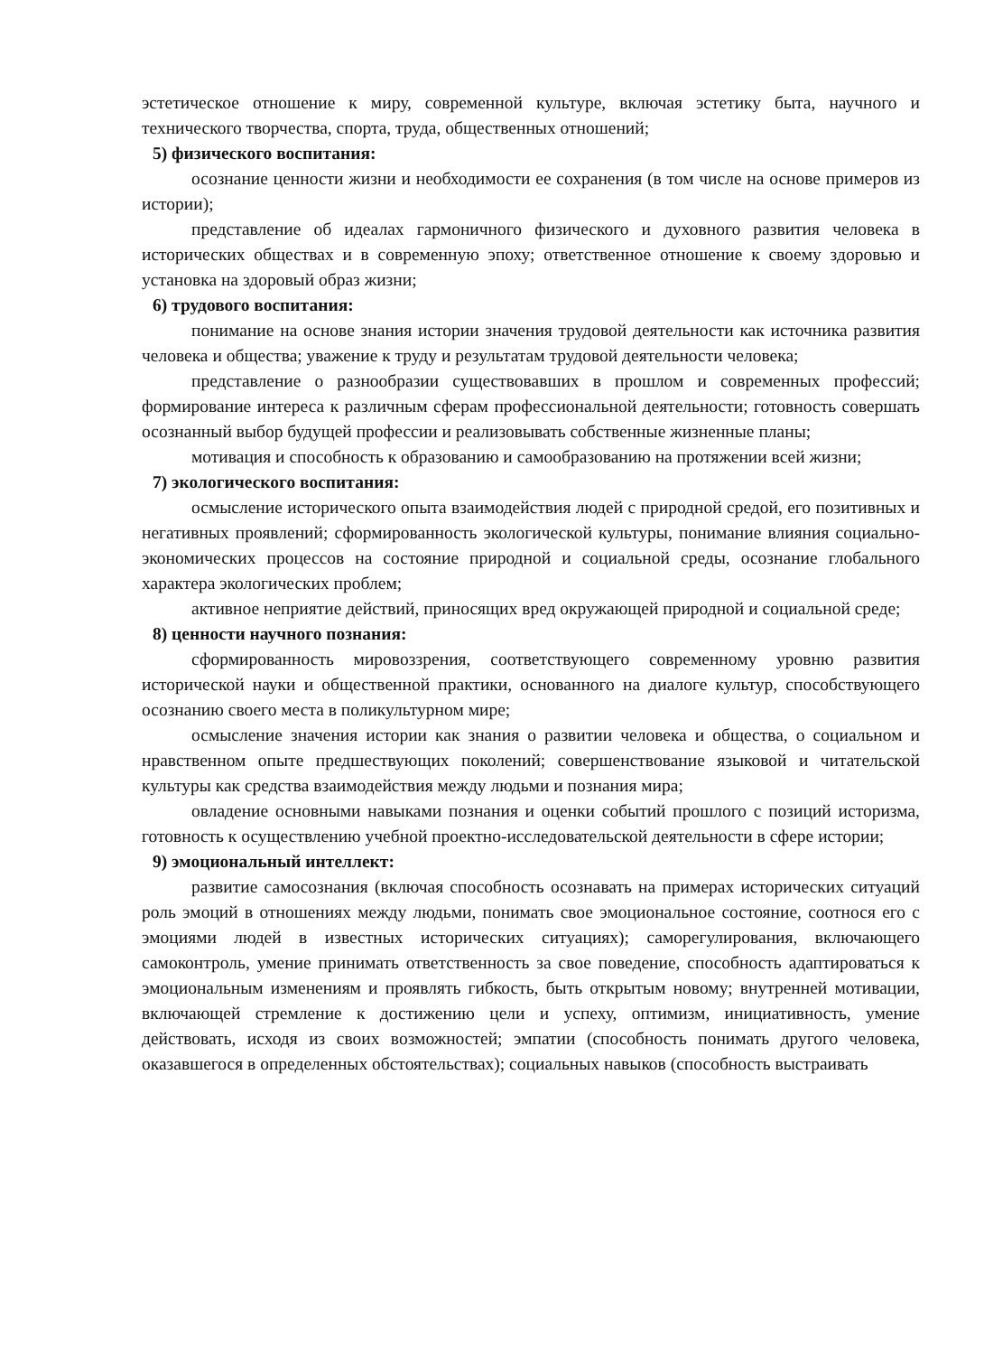эстетическое отношение к миру, современной культуре, включая эстетику быта, научного и технического творчества, спорта, труда, общественных отношений;
5) физического воспитания:
осознание ценности жизни и необходимости ее сохранения (в том числе на основе примеров из истории);
представление об идеалах гармоничного физического и духовного развития человека в исторических обществах и в современную эпоху; ответственное отношение к своему здоровью и установка на здоровый образ жизни;
6) трудового воспитания:
понимание на основе знания истории значения трудовой деятельности как источника развития человека и общества; уважение к труду и результатам трудовой деятельности человека;
представление о разнообразии существовавших в прошлом и современных профессий; формирование интереса к различным сферам профессиональной деятельности; готовность совершать осознанный выбор будущей профессии и реализовывать собственные жизненные планы;
мотивация и способность к образованию и самообразованию на протяжении всей жизни;
7) экологического воспитания:
осмысление исторического опыта взаимодействия людей с природной средой, его позитивных и негативных проявлений; сформированность экологической культуры, понимание влияния социально-экономических процессов на состояние природной и социальной среды, осознание глобального характера экологических проблем;
активное неприятие действий, приносящих вред окружающей природной и социальной среде;
8) ценности научного познания:
сформированность мировоззрения, соответствующего современному уровню развития исторической науки и общественной практики, основанного на диалоге культур, способствующего осознанию своего места в поликультурном мире;
осмысление значения истории как знания о развитии человека и общества, о социальном и нравственном опыте предшествующих поколений; совершенствование языковой и читательской культуры как средства взаимодействия между людьми и познания мира;
овладение основными навыками познания и оценки событий прошлого с позиций историзма, готовность к осуществлению учебной проектно-исследовательской деятельности в сфере истории;
9) эмоциональный интеллект:
развитие самосознания (включая способность осознавать на примерах исторических ситуаций роль эмоций в отношениях между людьми, понимать свое эмоциональное состояние, соотнося его с эмоциями людей в известных исторических ситуациях); саморегулирования, включающего самоконтроль, умение принимать ответственность за свое поведение, способность адаптироваться к эмоциональным изменениям и проявлять гибкость, быть открытым новому; внутренней мотивации, включающей стремление к достижению цели и успеху, оптимизм, инициативность, умение действовать, исходя из своих возможностей; эмпатии (способность понимать другого человека, оказавшегося в определенных обстоятельствах); социальных навыков (способность выстраивать